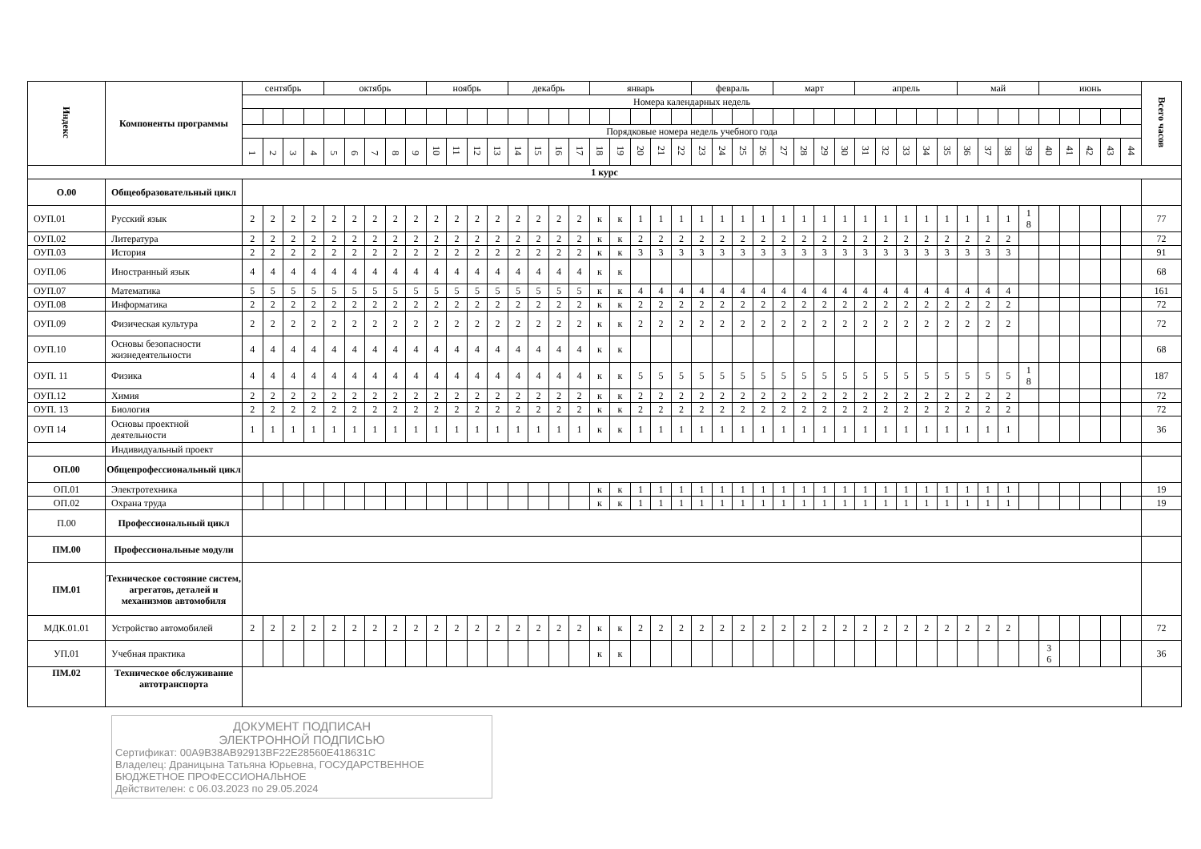| Индекс | Компоненты программы | сентябрь | | | | октябрь | | | | | ноябрь | | | | декабрь | | | | январь | | | | | февраль | | | | март | | | | апрель | | | | | май | | | | июнь | | | | | Всего часов |
| | | Номера календарных недель | | | | | | | | | | | | | | | | | | | | | | | | | | | | | | | | | | | | | | | | | | | | |
| | | Порядковые номера недель учебного года | | | | | | | | | | | | | | | | | | | | | | | | | | | | | | | | | | | | | | | | | | | | |
| | | 1 | 2 | 3 | 4 | 5 | 6 | 7 | 8 | 9 | 10 | 11 | 12 | 13 | 14 | 15 | 16 | 17 | 18 | 19 | 20 | 21 | 22 | 23 | 24 | 25 | 26 | 27 | 28 | 29 | 30 | 31 | 32 | 33 | 34 | 35 | 36 | 37 | 38 | 39 | 40 | 41 | 42 | 43 | 44 | |
| 1 курс | | | | | | | | | | | | | | | | | | | | | | | | | | | | | | | | | | | | | | | | | | | | | | |
| О.00 | Общеобразовательный цикл | | | | | | | | | | | | | | | | | | | | | | | | | | | | | | | | | | | | | | | | | | | | | |
| ОУП.01 | Русский язык | 2 | 2 | 2 | 2 | 2 | 2 | 2 | 2 | 2 | 2 | 2 | 2 | 2 | 2 | 2 | 2 | 2 | к | к | 1 | 1 | 1 | 1 | 1 | 1 | 1 | 1 | 1 | 1 | 1 | 1 | 1 | 1 | 1 | 1 | 1 | 1 | 1 | 1 8 | | | | | | 77 |
| ОУП.02 | Литература | 2 | 2 | 2 | 2 | 2 | 2 | 2 | 2 | 2 | 2 | 2 | 2 | 2 | 2 | 2 | 2 | 2 | к | к | 2 | 2 | 2 | 2 | 2 | 2 | 2 | 2 | 2 | 2 | 2 | 2 | 2 | 2 | 2 | 2 | 2 | 2 | 2 | | | | | | | 72 |
| ОУП.03 | История | 2 | 2 | 2 | 2 | 2 | 2 | 2 | 2 | 2 | 2 | 2 | 2 | 2 | 2 | 2 | 2 | 2 | к | к | 3 | 3 | 3 | 3 | 3 | 3 | 3 | 3 | 3 | 3 | 3 | 3 | 3 | 3 | 3 | 3 | 3 | 3 | 3 | | | | | | | 91 |
| ОУП.06 | Иностранный язык | 4 | 4 | 4 | 4 | 4 | 4 | 4 | 4 | 4 | 4 | 4 | 4 | 4 | 4 | 4 | 4 | 4 | к | к | | | | | | | | | | | | | | | | | | | | | | | | | | 68 |
| ОУП.07 | Математика | 5 | 5 | 5 | 5 | 5 | 5 | 5 | 5 | 5 | 5 | 5 | 5 | 5 | 5 | 5 | 5 | 5 | к | к | 4 | 4 | 4 | 4 | 4 | 4 | 4 | 4 | 4 | 4 | 4 | 4 | 4 | 4 | 4 | 4 | 4 | 4 | 4 | | | | | | | 161 |
| ОУП.08 | Информатика | 2 | 2 | 2 | 2 | 2 | 2 | 2 | 2 | 2 | 2 | 2 | 2 | 2 | 2 | 2 | 2 | 2 | к | к | 2 | 2 | 2 | 2 | 2 | 2 | 2 | 2 | 2 | 2 | 2 | 2 | 2 | 2 | 2 | 2 | 2 | 2 | 2 | | | | | | | 72 |
| ОУП.09 | Физическая культура | 2 | 2 | 2 | 2 | 2 | 2 | 2 | 2 | 2 | 2 | 2 | 2 | 2 | 2 | 2 | 2 | 2 | к | к | 2 | 2 | 2 | 2 | 2 | 2 | 2 | 2 | 2 | 2 | 2 | 2 | 2 | 2 | 2 | 2 | 2 | 2 | 2 | | | | | | | 72 |
| ОУП.10 | Основы безопасности жизнедеятельности | 4 | 4 | 4 | 4 | 4 | 4 | 4 | 4 | 4 | 4 | 4 | 4 | 4 | 4 | 4 | 4 | 4 | к | к | | | | | | | | | | | | | | | | | | | | | | | | | | 68 |
| ОУП. 11 | Физика | 4 | 4 | 4 | 4 | 4 | 4 | 4 | 4 | 4 | 4 | 4 | 4 | 4 | 4 | 4 | 4 | 4 | к | к | 5 | 5 | 5 | 5 | 5 | 5 | 5 | 5 | 5 | 5 | 5 | 5 | 5 | 5 | 5 | 5 | 5 | 5 | 5 | 1 8 | | | | | | 187 |
| ОУП.12 | Химия | 2 | 2 | 2 | 2 | 2 | 2 | 2 | 2 | 2 | 2 | 2 | 2 | 2 | 2 | 2 | 2 | 2 | к | к | 2 | 2 | 2 | 2 | 2 | 2 | 2 | 2 | 2 | 2 | 2 | 2 | 2 | 2 | 2 | 2 | 2 | 2 | 2 | | | | | | | 72 |
| ОУП. 13 | Биология | 2 | 2 | 2 | 2 | 2 | 2 | 2 | 2 | 2 | 2 | 2 | 2 | 2 | 2 | 2 | 2 | 2 | к | к | 2 | 2 | 2 | 2 | 2 | 2 | 2 | 2 | 2 | 2 | 2 | 2 | 2 | 2 | 2 | 2 | 2 | 2 | 2 | | | | | | | 72 |
| ОУП 14 | Основы проектной деятельности | 1 | 1 | 1 | 1 | 1 | 1 | 1 | 1 | 1 | 1 | 1 | 1 | 1 | 1 | 1 | 1 | 1 | к | к | 1 | 1 | 1 | 1 | 1 | 1 | 1 | 1 | 1 | 1 | 1 | 1 | 1 | 1 | 1 | 1 | 1 | 1 | 1 | | | | | | | 36 |
| | Индивидуальный проект | | | | | | | | | | | | | | | | | | | | | | | | | | | | | | | | | | | | | | | | | | | | | |
| ОП.00 | Общепрофессиональный цикл | | | | | | | | | | | | | | | | | | | | | | | | | | | | | | | | | | | | | | | | | | | | | |
| ОП.01 | Электротехника | | | | | | | | | | | | | | | | | | к | к | 1 | 1 | 1 | 1 | 1 | 1 | 1 | 1 | 1 | 1 | 1 | 1 | 1 | 1 | 1 | 1 | 1 | 1 | 1 | | | | | | | 19 |
| ОП.02 | Охрана труда | | | | | | | | | | | | | | | | | | к | к | 1 | 1 | 1 | 1 | 1 | 1 | 1 | 1 | 1 | 1 | 1 | 1 | 1 | 1 | 1 | 1 | 1 | 1 | 1 | | | | | | | 19 |
| П.00 | Профессиональный цикл | | | | | | | | | | | | | | | | | | | | | | | | | | | | | | | | | | | | | | | | | | | | | |
| ПМ.00 | Профессиональные модули | | | | | | | | | | | | | | | | | | | | | | | | | | | | | | | | | | | | | | | | | | | | | |
| ПМ.01 | Техническое состояние систем, агрегатов, деталей и механизмов автомобиля | | | | | | | | | | | | | | | | | | | | | | | | | | | | | | | | | | | | | | | | | | | | | |
| МДК.01.01 | Устройство автомобилей | 2 | 2 | 2 | 2 | 2 | 2 | 2 | 2 | 2 | 2 | 2 | 2 | 2 | 2 | 2 | 2 | 2 | к | к | 2 | 2 | 2 | 2 | 2 | 2 | 2 | 2 | 2 | 2 | 2 | 2 | 2 | 2 | 2 | 2 | 2 | 2 | 2 | | | | | | | 72 |
| УП.01 | Учебная практика | | | | | | | | | | | | | | | | | | к | к | | | | | | | | | | | | | | | | | | | | | 3 6 | | | | | 36 |
| ПМ.02 | Техническое обслуживание автотранспорта | | | | | | | | | | | | | | | | | | | | | | | | | | | | | | | | | | | | | | | | | | | | | |
ДОКУМЕНТ ПОДПИСАН
ЭЛЕКТРОННОЙ ПОДПИСЬЮ
Сертификат: 00A9B38AB92913BF22E28560E418631C
Владелец: Драницына Татьяна Юрьевна, ГОСУДАРСТВЕННОЕ БЮДЖЕТНОЕ ПРОФЕССИОНАЛЬНОЕ
Действителен: с 06.03.2023 по 29.05.2024